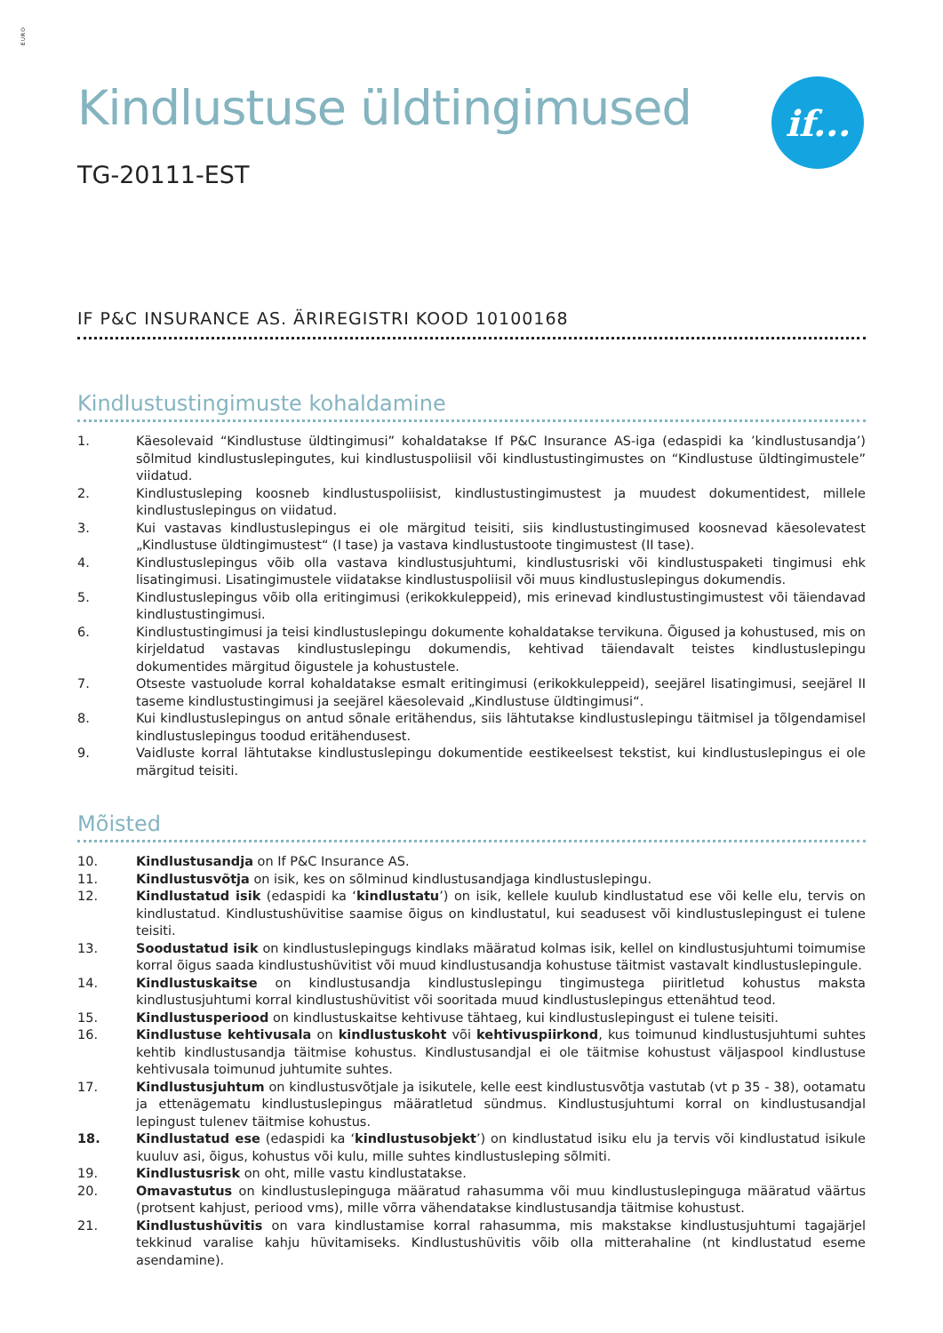EURO
if...
Kindlustuse üldtingimused
TG-20111-EST
IF P&C INSURANCE AS. ÄRIREGISTRI KOOD 10100168
Kindlustustingimuste kohaldamine
1. Käesolevaid “Kindlustuse üldtingimusi” kohaldatakse If P&C Insurance AS-iga (edaspidi ka ’kindlustusandja’) sõlmitud kindlustuslepingutes, kui kindlustuspoliisil või kindlustustingimustes on “Kindlustuse üldtingimustele” viidatud.
2. Kindlustusleping koosneb kindlustuspoliisist, kindlustustingimustest ja muudest dokumentidest, millele kindlustuslepingus on viidatud.
3. Kui vastavas kindlustuslepingus ei ole märgitud teisiti, siis kindlustustingimused koosnevad käesolevatest „Kindlustuse üldtingimustest“ (I tase) ja vastava kindlustustoote tingimustest (II tase).
4. Kindlustuslepingus võib olla vastava kindlustusjuhtumi, kindlustusriski või kindlustuspaketi tingimusi ehk lisatingimusi. Lisatingimustele viidatakse kindlustuspoliisil või muus kindlustuslepingus dokumendis.
5. Kindlustuslepingus võib olla eritingimusi (erikokkuleppeid), mis erinevad kindlustustingimustest või täiendavad kindlustustingimusi.
6. Kindlustustingimusi ja teisi kindlustuslepingu dokumente kohaldatakse tervikuna. Õigused ja kohustused, mis on kirjeldatud vastavas kindlustuslepingu dokumendis, kehtivad täiendavalt teistes kindlustuslepingu dokumentides märgitud õigustele ja kohustustele.
7. Otseste vastuolude korral kohaldatakse esmalt eritingimusi (erikokkuleppeid), seejärel lisatingimusi, seejärel II taseme kindlustustingimusi ja seejärel käesolevaid „Kindlustuse üldtingimusi“.
8. Kui kindlustuslepingus on antud sõnale eritähendus, siis lähtutakse kindlustuslepingu täitmisel ja tõlgendamisel kindlustuslepingus toodud eritähendusest.
9. Vaidluste korral lähtutakse kindlustuslepingu dokumentide eestikeelsest tekstist, kui kindlustuslepingus ei ole märgitud teisiti.
Mõisted
10. Kindlustusandja on If P&C Insurance AS.
11. Kindlustusvõtja on isik, kes on sõlminud kindlustusandjaga kindlustuslepingu.
12. Kindlustatud isik (edaspidi ka ‘kindlustatu’) on isik, kellele kuulub kindlustatud ese või kelle elu, tervis on kindlustatud. Kindlustushüvitise saamise õigus on kindlustatul, kui seadusest või kindlustuslepingust ei tulene teisiti.
13. Soodustatud isik on kindlustuslepingugs kindlaks määratud kolmas isik, kellel on kindlustusjuhtumi toimumise korral õigus saada kindlustushüvitist või muud kindlustusandja kohustuse täitmist vastavalt kindlustuslepingule.
14. Kindlustuskaitse on kindlustusandja kindlustuslepingu tingimustega piiritletud kohustus maksta kindlustusjuhtumi korral kindlustushüvitist või sooritada muud kindlustuslepingus ettenähtud teod.
15. Kindlustusperiood on kindlustuskaitse kehtivuse tähtaeg, kui kindlustuslepingust ei tulene teisiti.
16. Kindlustuse kehtivusala on kindlustuskoht või kehtivuspiirkond, kus toimunud kindlustusjuhtumi suhtes kehtib kindlustusandja täitmise kohustus. Kindlustusandjal ei ole täitmise kohustust väljaspool kindlustuse kehtivusala toimunud juhtumite suhtes.
17. Kindlustusjuhtum on kindlustusvõtjale ja isikutele, kelle eest kindlustusvõtja vastutab (vt p 35 - 38), ootamatu ja ettenägematu kindlustuslepingus määratletud sündmus. Kindlustusjuhtumi korral on kindlustusandjal lepingust tulenev täitmise kohustus.
18. Kindlustatud ese (edaspidi ka ‘kindlustusobjekt’) on kindlustatud isiku elu ja tervis või kindlustatud isikule kuuluv asi, õigus, kohustus või kulu, mille suhtes kindlustusleping sõlmiti.
19. Kindlustusrisk on oht, mille vastu kindlustatakse.
20. Omavastutus on kindlustuslepinguga määratud rahasumma või muu kindlustuslepinguga määratud väärtus (protsent kahjust, periood vms), mille võrra vähendatakse kindlustusandja täitmise kohustust.
21. Kindlustushüvitis on vara kindlustamise korral rahasumma, mis makstakse kindlustusjuhtumi tagajärjel tekkinud varalise kahju hüvitamiseks. Kindlustushüvitis võib olla mitterahaline (nt kindlustatud eseme asendamine).